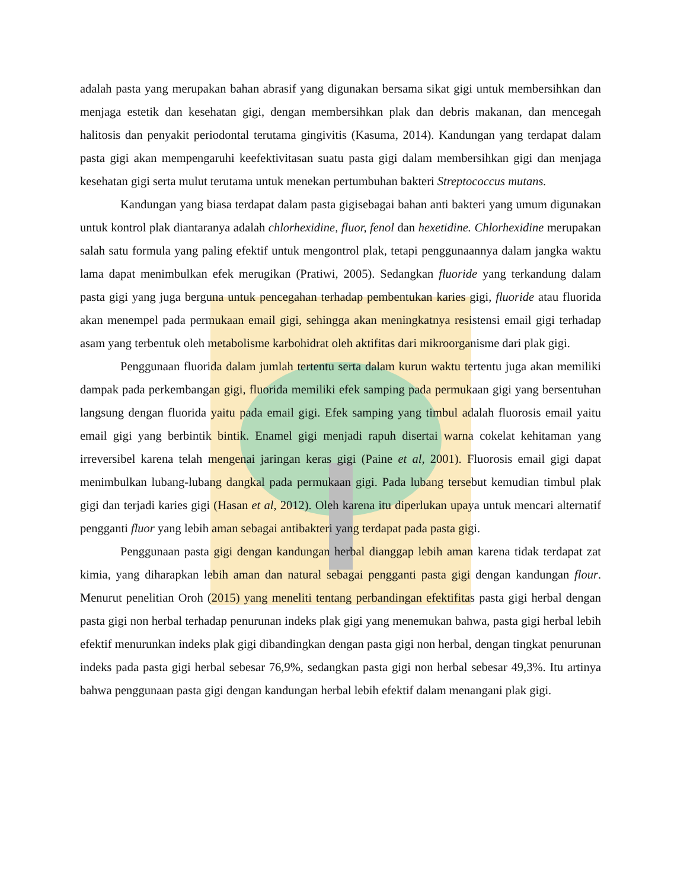adalah pasta yang merupakan bahan abrasif yang digunakan bersama sikat gigi untuk membersihkan dan menjaga estetik dan kesehatan gigi, dengan membersihkan plak dan debris makanan, dan mencegah halitosis dan penyakit periodontal terutama gingivitis (Kasuma, 2014). Kandungan yang terdapat dalam pasta gigi akan mempengaruhi keefektivitasan suatu pasta gigi dalam membersihkan gigi dan menjaga kesehatan gigi serta mulut terutama untuk menekan pertumbuhan bakteri Streptococcus mutans.
Kandungan yang biasa terdapat dalam pasta gigisebagai bahan anti bakteri yang umum digunakan untuk kontrol plak diantaranya adalah chlorhexidine, fluor, fenol dan hexetidine. Chlorhexidine merupakan salah satu formula yang paling efektif untuk mengontrol plak, tetapi penggunaannya dalam jangka waktu lama dapat menimbulkan efek merugikan (Pratiwi, 2005). Sedangkan fluoride yang terkandung dalam pasta gigi yang juga berguna untuk pencegahan terhadap pembentukan karies gigi, fluoride atau fluorida akan menempel pada permukaan email gigi, sehingga akan meningkatnya resistensi email gigi terhadap asam yang terbentuk oleh metabolisme karbohidrat oleh aktifitas dari mikroorganisme dari plak gigi.
Penggunaan fluorida dalam jumlah tertentu serta dalam kurun waktu tertentu juga akan memiliki dampak pada perkembangan gigi, fluorida memiliki efek samping pada permukaan gigi yang bersentuhan langsung dengan fluorida yaitu pada email gigi. Efek samping yang timbul adalah fluorosis email yaitu email gigi yang berbintik bintik. Enamel gigi menjadi rapuh disertai warna cokelat kehitaman yang irreversibel karena telah mengenai jaringan keras gigi (Paine et al, 2001). Fluorosis email gigi dapat menimbulkan lubang-lubang dangkal pada permukaan gigi. Pada lubang tersebut kemudian timbul plak gigi dan terjadi karies gigi (Hasan et al, 2012). Oleh karena itu diperlukan upaya untuk mencari alternatif pengganti fluor yang lebih aman sebagai antibakteri yang terdapat pada pasta gigi.
Penggunaan pasta gigi dengan kandungan herbal dianggap lebih aman karena tidak terdapat zat kimia, yang diharapkan lebih aman dan natural sebagai pengganti pasta gigi dengan kandungan flour. Menurut penelitian Oroh (2015) yang meneliti tentang perbandingan efektifitas pasta gigi herbal dengan pasta gigi non herbal terhadap penurunan indeks plak gigi yang menemukan bahwa, pasta gigi herbal lebih efektif menurunkan indeks plak gigi dibandingkan dengan pasta gigi non herbal, dengan tingkat penurunan indeks pada pasta gigi herbal sebesar 76,9%, sedangkan pasta gigi non herbal sebesar 49,3%. Itu artinya bahwa penggunaan pasta gigi dengan kandungan herbal lebih efektif dalam menangani plak gigi.